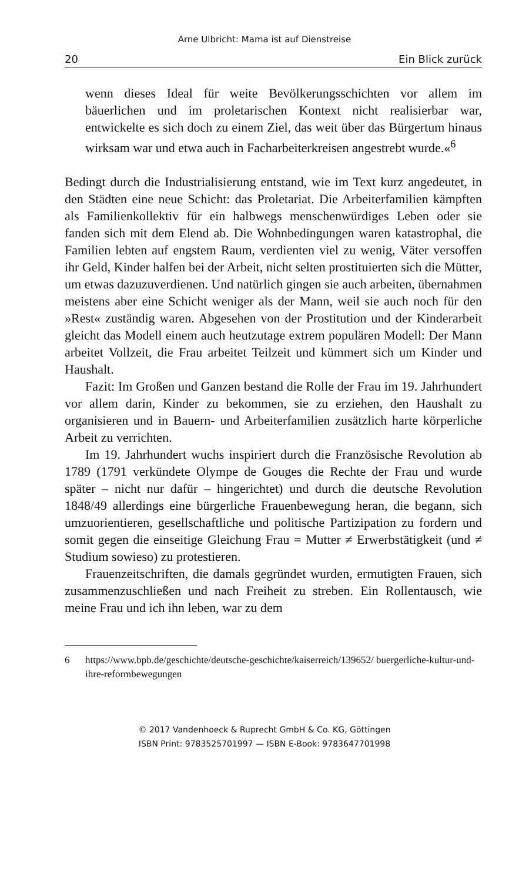Arne Ulbricht: Mama ist auf Dienstreise
20 Ein Blick zurück
wenn dieses Ideal für weite Bevölkerungsschichten vor allem im bäuerlichen und im proletarischen Kontext nicht realisierbar war, entwickelte es sich doch zu einem Ziel, das weit über das Bürgertum hinaus wirksam war und etwa auch in Facharbeiterkreisen angestrebt wurde.«<sup>6</sup>
Bedingt durch die Industrialisierung entstand, wie im Text kurz angedeutet, in den Städten eine neue Schicht: das Proletariat. Die Arbeiterfamilien kämpften als Familienkollektiv für ein halbwegs menschenwürdiges Leben oder sie fanden sich mit dem Elend ab. Die Wohnbedingungen waren katastrophal, die Familien lebten auf engstem Raum, verdienten viel zu wenig, Väter versoffen ihr Geld, Kinder halfen bei der Arbeit, nicht selten prostituierten sich die Mütter, um etwas dazuzuverdienen. Und natürlich gingen sie auch arbeiten, übernahmen meistens aber eine Schicht weniger als der Mann, weil sie auch noch für den »Rest« zuständig waren. Abgesehen von der Prostitution und der Kinderarbeit gleicht das Modell einem auch heutzutage extrem populären Modell: Der Mann arbeitet Vollzeit, die Frau arbeitet Teilzeit und kümmert sich um Kinder und Haushalt.
Fazit: Im Großen und Ganzen bestand die Rolle der Frau im 19. Jahrhundert vor allem darin, Kinder zu bekommen, sie zu erziehen, den Haushalt zu organisieren und in Bauern- und Arbeiterfamilien zusätzlich harte körperliche Arbeit zu verrichten.
Im 19. Jahrhundert wuchs inspiriert durch die Französische Revolution ab 1789 (1791 verkündete Olympe de Gouges die Rechte der Frau und wurde später – nicht nur dafür – hingerichtet) und durch die deutsche Revolution 1848/49 allerdings eine bürgerliche Frauenbewegung heran, die begann, sich umzuorientieren, gesellschaftliche und politische Partizipation zu fordern und somit gegen die einseitige Gleichung Frau = Mutter ≠ Erwerbstätigkeit (und ≠ Studium sowieso) zu protestieren.
Frauenzeitschriften, die damals gegründet wurden, ermutigten Frauen, sich zusammenzuschließen und nach Freiheit zu streben. Ein Rollentausch, wie meine Frau und ich ihn leben, war zu dem
6 https://www.bpb.de/geschichte/deutsche-geschichte/kaiserreich/139652/ buergerliche-kultur-und-ihre-reformbewegungen
© 2017 Vandenhoeck & Ruprecht GmbH & Co. KG, Göttingen
ISBN Print: 9783525701997 — ISBN E-Book: 9783647701998